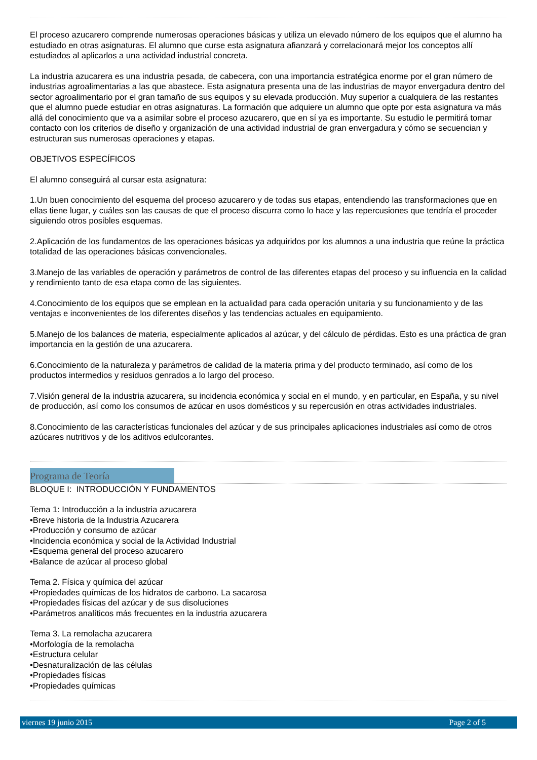El proceso azucarero comprende numerosas operaciones básicas y utiliza un elevado número de los equipos que el alumno ha estudiado en otras asignaturas. El alumno que curse esta asignatura afianzará y correlacionará mejor los conceptos allí estudiados al aplicarlos a una actividad industrial concreta.
La industria azucarera es una industria pesada, de cabecera, con una importancia estratégica enorme por el gran número de industrias agroalimentarias a las que abastece. Esta asignatura presenta una de las industrias de mayor envergadura dentro del sector agroalimentario por el gran tamaño de sus equipos y su elevada producción. Muy superior a cualquiera de las restantes que el alumno puede estudiar en otras asignaturas. La formación que adquiere un alumno que opte por esta asignatura va más allá del conocimiento que va a asimilar sobre el proceso azucarero, que en sí ya es importante. Su estudio le permitirá tomar contacto con los criterios de diseño y organización de una actividad industrial de gran envergadura y cómo se secuencian y estructuran sus numerosas operaciones y etapas.
OBJETIVOS ESPECÍFICOS
El alumno conseguirá al cursar esta asignatura:
1.Un buen conocimiento del esquema del proceso azucarero y de todas sus etapas, entendiendo las transformaciones que en ellas tiene lugar, y cuáles son las causas de que el proceso discurra como lo hace y las repercusiones que tendría el proceder siguiendo otros posibles esquemas.
2.Aplicación de los fundamentos de las operaciones básicas ya adquiridos por los alumnos a una industria que reúne la práctica totalidad de las operaciones básicas convencionales.
3.Manejo de las variables de operación y parámetros de control de las diferentes etapas del proceso y su influencia en la calidad y rendimiento tanto de esa etapa como de las siguientes.
4.Conocimiento de los equipos que se emplean en la actualidad para cada operación unitaria y su funcionamiento y de las ventajas e inconvenientes de los diferentes diseños y las tendencias actuales en equipamiento.
5.Manejo de los balances de materia, especialmente aplicados al azúcar, y del cálculo de pérdidas. Esto es una práctica de gran importancia en la gestión de una azucarera.
6.Conocimiento de la naturaleza y parámetros de calidad de la materia prima y del producto terminado, así como de los productos intermedios y residuos genrados a lo largo del proceso.
7.Visión general de la industria azucarera, su incidencia económica y social en el mundo, y en particular, en España, y su nivel de producción, así como los consumos de azúcar en usos domésticos y su repercusión en otras actividades industriales.
8.Conocimiento de las características funcionales del azúcar y de sus principales aplicaciones industriales así como de otros azúcares nutritivos y de los aditivos edulcorantes.
Programa de Teoría
BLOQUE I: INTRODUCCIÓN Y FUNDAMENTOS
Tema 1: Introducción a la industria azucarera
•Breve historia de la Industria Azucarera
•Producción y consumo de azúcar
•Incidencia económica y social de la Actividad Industrial
•Esquema general del proceso azucarero
•Balance de azúcar al proceso global
Tema 2. Física y química del azúcar
•Propiedades químicas de los hidratos de carbono. La sacarosa
•Propiedades físicas del azúcar y de sus disoluciones
•Parámetros analíticos más frecuentes en la industria azucarera
Tema 3. La remolacha azucarera
•Morfología de la remolacha
•Estructura celular
•Desnaturalización de las células
•Propiedades físicas
•Propiedades químicas
viernes 19 junio 2015 Page 2 of 5